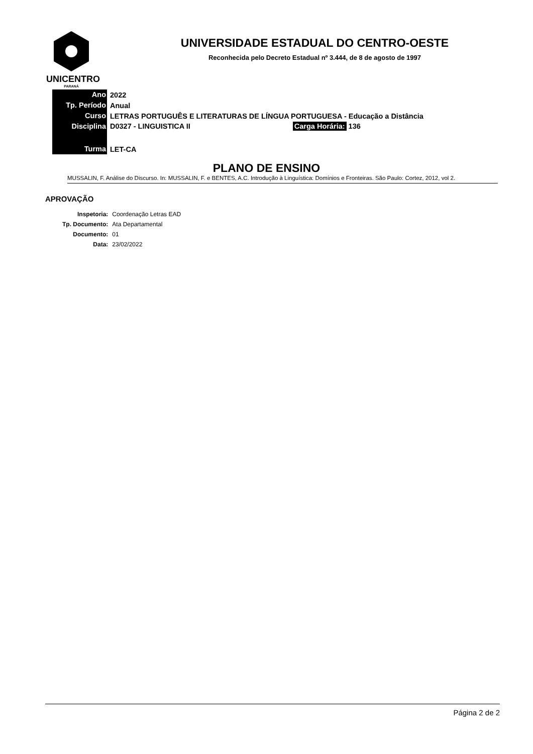UNICENTRO
PARANÁ
UNIVERSIDADE ESTADUAL DO CENTRO-OESTE
Reconhecida pelo Decreto Estadual nº 3.444, de 8 de agosto de 1997
| Ano | 2022 |
| Tp. Período | Anual |
| Curso | LETRAS PORTUGUÊS E LITERATURAS DE LÍNGUA PORTUGUESA - Educação a Distância |
| Disciplina | D0327 - LINGUISTICA II Carga Horária: 136 |
| Turma | LET-CA |
PLANO DE ENSINO
MUSSALIN, F. Análise do Discurso. In: MUSSALIN, F. e BENTES, A.C. Introdução à Linguística: Domínios e Fronteiras. São Paulo: Cortez, 2012, vol 2.
APROVAÇÃO
| Inspetoria: | Coordenação Letras EAD |
| Tp. Documento: | Ata Departamental |
| Documento: | 01 |
| Data: | 23/02/2022 |
Página 2 de 2